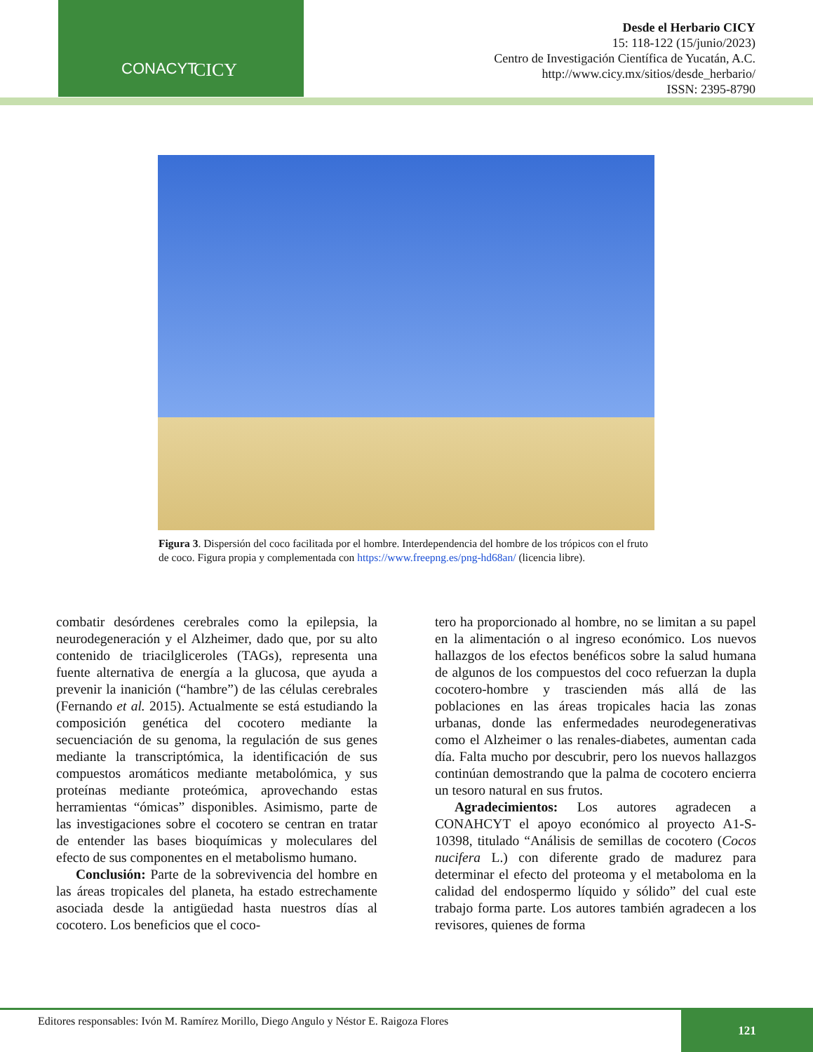CONACYT CICY
Desde el Herbario CICY
15: 118-122 (15/junio/2023)
Centro de Investigación Científica de Yucatán, A.C.
http://www.cicy.mx/sitios/desde_herbario/
ISSN: 2395-8790
Figura 3. Dispersión del coco facilitada por el hombre. Interdependencia del hombre de los trópicos con el fruto de coco. Figura propia y complementada con https://www.freepng.es/png-hd68an/ (licencia libre).
combatir desórdenes cerebrales como la epilepsia, la neurodegeneración y el Alzheimer, dado que, por su alto contenido de triacilgliceroles (TAGs), representa una fuente alternativa de energía a la glucosa, que ayuda a prevenir la inanición (“hambre”) de las células cerebrales (Fernando et al. 2015). Actualmente se está estudiando la composición genética del cocotero mediante la secuenciación de su genoma, la regulación de sus genes mediante la transcriptómica, la identificación de sus compuestos aromáticos mediante metabolómica, y sus proteínas mediante proteómica, aprovechando estas herramientas “ómicas” disponibles. Asimismo, parte de las investigaciones sobre el cocotero se centran en tratar de entender las bases bioquímicas y moleculares del efecto de sus componentes en el metabolismo humano.
Conclusión: Parte de la sobrevivencia del hombre en las áreas tropicales del planeta, ha estado estrechamente asociada desde la antigüedad hasta nuestros días al cocotero. Los beneficios que el coco-
tero ha proporcionado al hombre, no se limitan a su papel en la alimentación o al ingreso económico. Los nuevos hallazgos de los efectos benéficos sobre la salud humana de algunos de los compuestos del coco refuerzan la dupla cocotero-hombre y trascienden más allá de las poblaciones en las áreas tropicales hacia las zonas urbanas, donde las enfermedades neurodegenerativas como el Alzheimer o las renales-diabetes, aumentan cada día. Falta mucho por descubrir, pero los nuevos hallazgos continúan demostrando que la palma de cocotero encierra un tesoro natural en sus frutos.
Agradecimientos: Los autores agradecen a CONAHCYT el apoyo económico al proyecto A1-S-10398, titulado “Análisis de semillas de cocotero (Cocos nucifera L.) con diferente grado de madurez para determinar el efecto del proteoma y el metaboloma en la calidad del endospermo líquido y sólido” del cual este trabajo forma parte. Los autores también agradecen a los revisores, quienes de forma
Editores responsables: Ivón M. Ramírez Morillo, Diego Angulo y Néstor E. Raigoza Flores
121